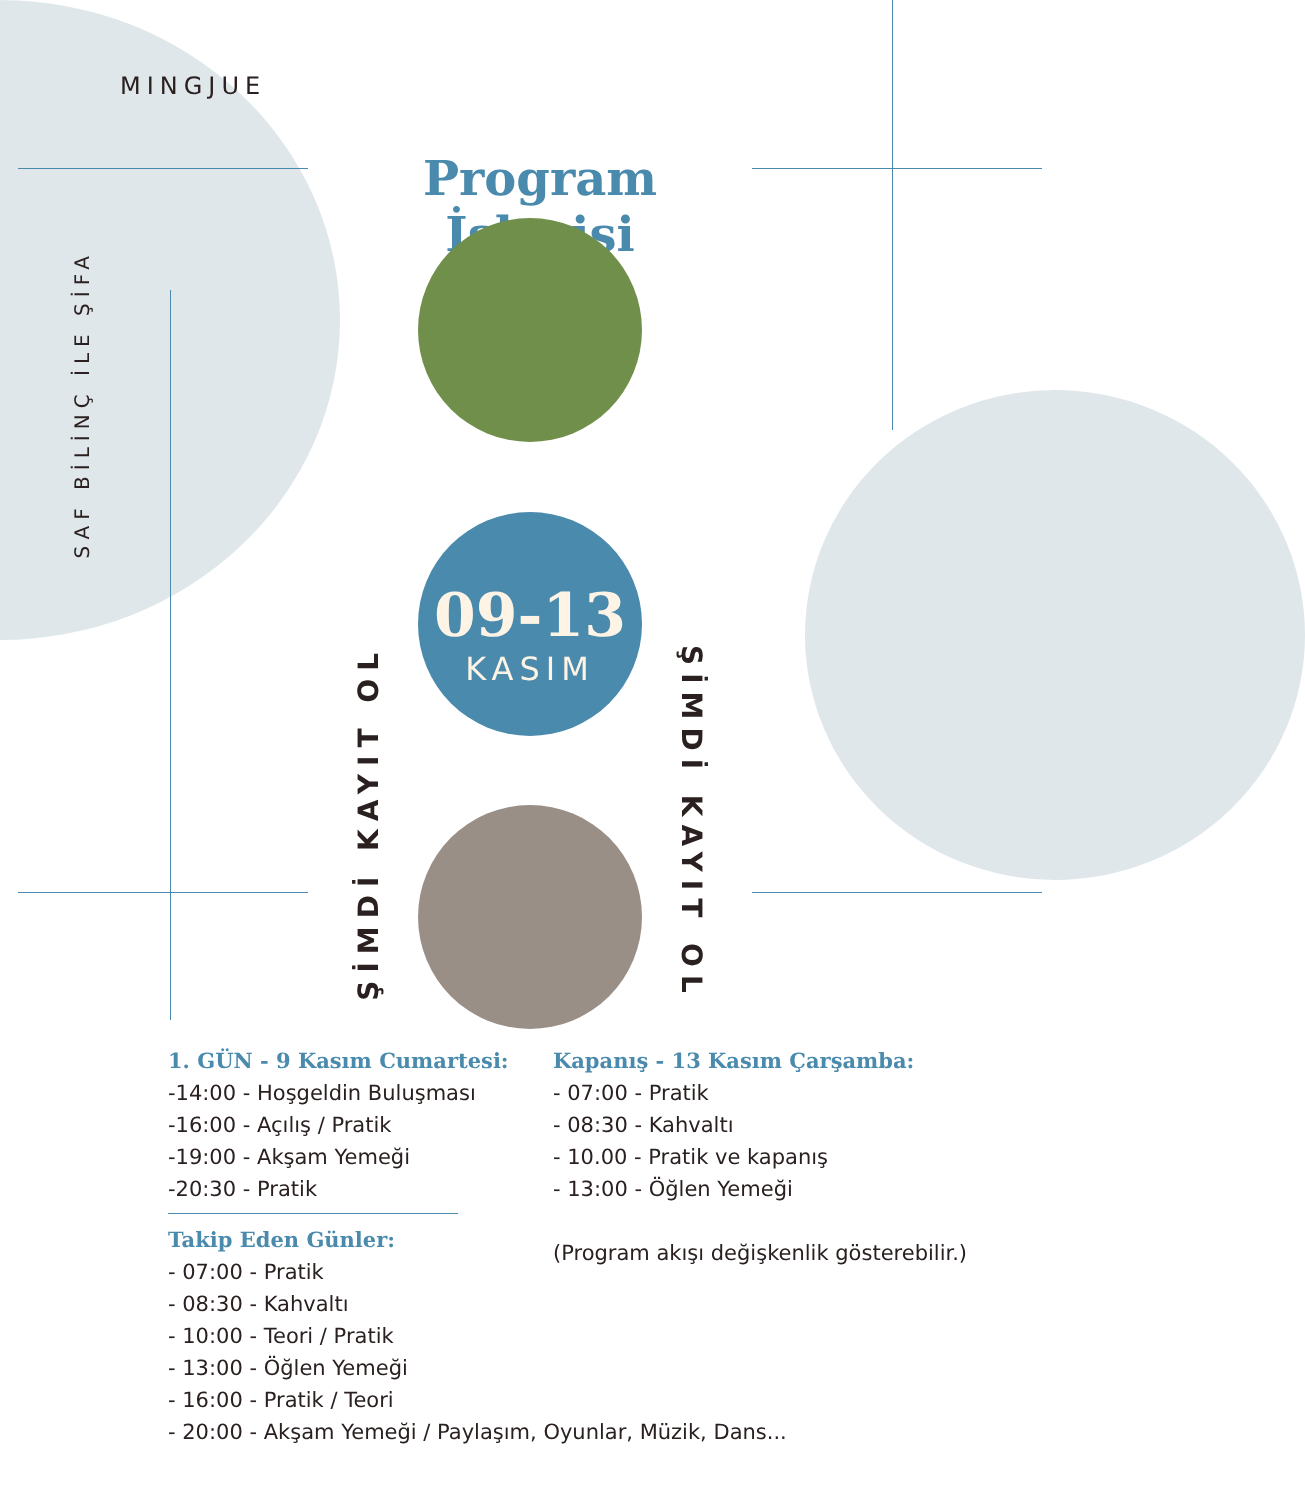MINGJUE
SAF BİLİNÇ İLE ŞİFA
Program İşleyişi
09-13
KASIM
ŞİMDİ KAYIT OL
ŞİMDİ KAYIT OL
1. GÜN - 9 Kasım Cumartesi:
-14:00 - Hoşgeldin Buluşması
-16:00 - Açılış / Pratik
-19:00 - Akşam Yemeği
-20:30 - Pratik
Takip Eden Günler:
- 07:00 - Pratik
- 08:30 - Kahvaltı
- 10:00 - Teori / Pratik
- 13:00 - Öğlen Yemeği
- 16:00 - Pratik / Teori
- 20:00 - Akşam Yemeği / Paylaşım, Oyunlar, Müzik, Dans...
Kapanış - 13 Kasım Çarşamba:
- 07:00 - Pratik
- 08:30 - Kahvaltı
- 10.00 - Pratik ve kapanış
- 13:00 - Öğlen Yemeği
(Program akışı değişkenlik gösterebilir.)